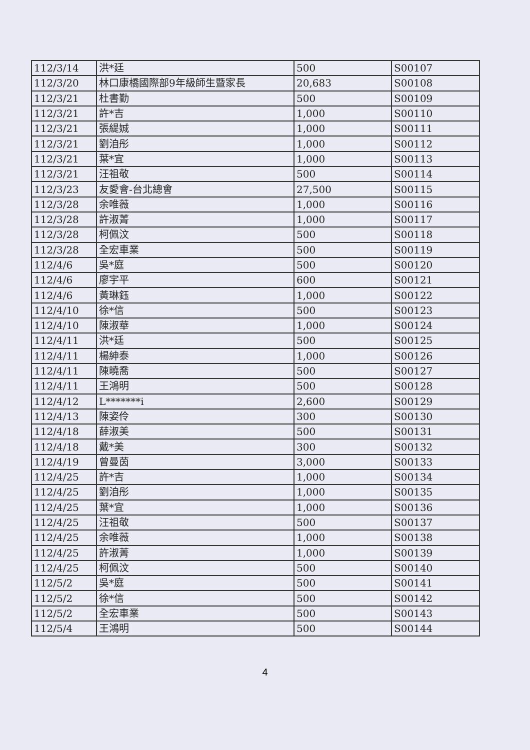| 112/3/14 | 洪*廷 | 500 | S00107 |
| 112/3/20 | 林口康橋國際部9年級師生暨家長 | 20,683 | S00108 |
| 112/3/21 | 杜書勤 | 500 | S00109 |
| 112/3/21 | 許*吉 | 1,000 | S00110 |
| 112/3/21 | 張緹娍 | 1,000 | S00111 |
| 112/3/21 | 劉洎彤 | 1,000 | S00112 |
| 112/3/21 | 葉*宜 | 1,000 | S00113 |
| 112/3/21 | 汪祖敬 | 500 | S00114 |
| 112/3/23 | 友愛會-台北總會 | 27,500 | S00115 |
| 112/3/28 | 余唯薇 | 1,000 | S00116 |
| 112/3/28 | 許淑菁 | 1,000 | S00117 |
| 112/3/28 | 柯佩汶 | 500 | S00118 |
| 112/3/28 | 全宏車業 | 500 | S00119 |
| 112/4/6 | 吳*庭 | 500 | S00120 |
| 112/4/6 | 廖宇平 | 600 | S00121 |
| 112/4/6 | 黃琳鈺 | 1,000 | S00122 |
| 112/4/10 | 徐*信 | 500 | S00123 |
| 112/4/10 | 陳淑華 | 1,000 | S00124 |
| 112/4/11 | 洪*廷 | 500 | S00125 |
| 112/4/11 | 楊紳泰 | 1,000 | S00126 |
| 112/4/11 | 陳曉喬 | 500 | S00127 |
| 112/4/11 | 王鴻明 | 500 | S00128 |
| 112/4/12 | L*******i | 2,600 | S00129 |
| 112/4/13 | 陳姿伶 | 300 | S00130 |
| 112/4/18 | 薛淑美 | 500 | S00131 |
| 112/4/18 | 戴*美 | 300 | S00132 |
| 112/4/19 | 曾曼茵 | 3,000 | S00133 |
| 112/4/25 | 許*吉 | 1,000 | S00134 |
| 112/4/25 | 劉洎彤 | 1,000 | S00135 |
| 112/4/25 | 葉*宜 | 1,000 | S00136 |
| 112/4/25 | 汪祖敬 | 500 | S00137 |
| 112/4/25 | 余唯薇 | 1,000 | S00138 |
| 112/4/25 | 許淑菁 | 1,000 | S00139 |
| 112/4/25 | 柯佩汶 | 500 | S00140 |
| 112/5/2 | 吳*庭 | 500 | S00141 |
| 112/5/2 | 徐*信 | 500 | S00142 |
| 112/5/2 | 全宏車業 | 500 | S00143 |
| 112/5/4 | 王鴻明 | 500 | S00144 |
4